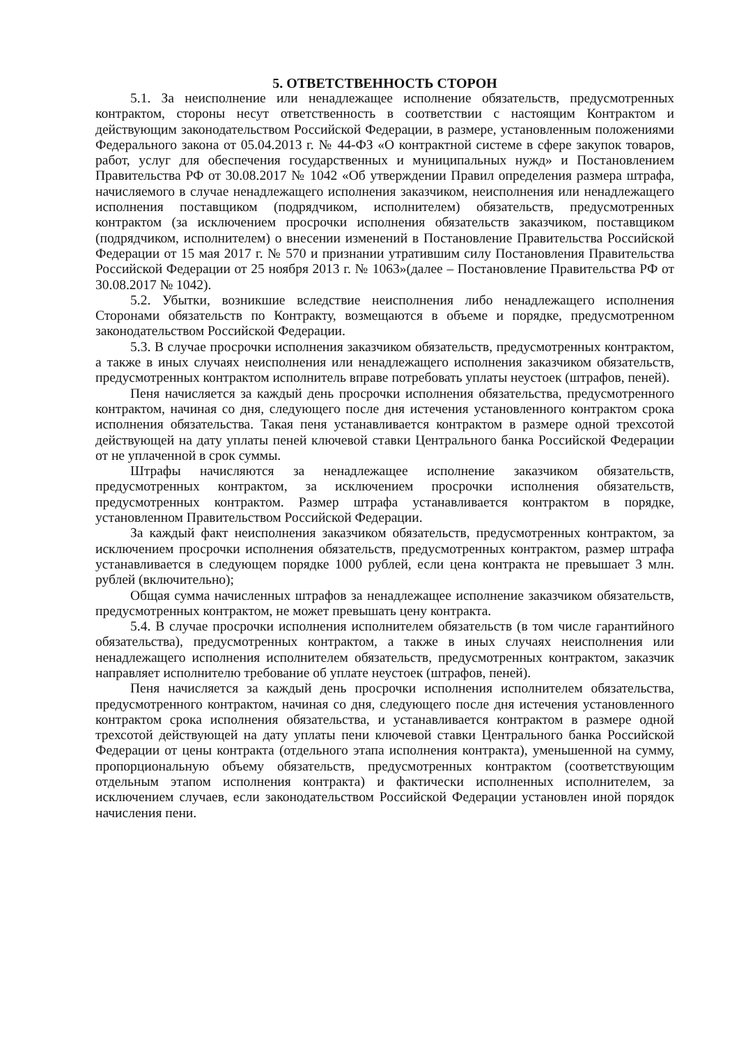5. ОТВЕТСТВЕННОСТЬ СТОРОН
5.1. За неисполнение или ненадлежащее исполнение обязательств, предусмотренных контрактом, стороны несут ответственность в соответствии с настоящим Контрактом и действующим законодательством Российской Федерации, в размере, установленным положениями Федерального закона от 05.04.2013 г. № 44-ФЗ «О контрактной системе в сфере закупок товаров, работ, услуг для обеспечения государственных и муниципальных нужд» и Постановлением Правительства РФ от 30.08.2017 № 1042 «Об утверждении Правил определения размера штрафа, начисляемого в случае ненадлежащего исполнения заказчиком, неисполнения или ненадлежащего исполнения поставщиком (подрядчиком, исполнителем) обязательств, предусмотренных контрактом (за исключением просрочки исполнения обязательств заказчиком, поставщиком (подрядчиком, исполнителем) о внесении изменений в Постановление Правительства Российской Федерации от 15 мая 2017 г. № 570 и признании утратившим силу Постановления Правительства Российской Федерации от 25 ноября 2013 г. № 1063»(далее – Постановление Правительства РФ от 30.08.2017 № 1042).
5.2. Убытки, возникшие вследствие неисполнения либо ненадлежащего исполнения Сторонами обязательств по Контракту, возмещаются в объеме и порядке, предусмотренном законодательством Российской Федерации.
5.3. В случае просрочки исполнения заказчиком обязательств, предусмотренных контрактом, а также в иных случаях неисполнения или ненадлежащего исполнения заказчиком обязательств, предусмотренных контрактом исполнитель вправе потребовать уплаты неустоек (штрафов, пеней).
Пеня начисляется за каждый день просрочки исполнения обязательства, предусмотренного контрактом, начиная со дня, следующего после дня истечения установленного контрактом срока исполнения обязательства. Такая пеня устанавливается контрактом в размере одной трехсотой действующей на дату уплаты пеней ключевой ставки Центрального банка Российской Федерации от не уплаченной в срок суммы.
Штрафы начисляются за ненадлежащее исполнение заказчиком обязательств, предусмотренных контрактом, за исключением просрочки исполнения обязательств, предусмотренных контрактом. Размер штрафа устанавливается контрактом в порядке, установленном Правительством Российской Федерации.
За каждый факт неисполнения заказчиком обязательств, предусмотренных контрактом, за исключением просрочки исполнения обязательств, предусмотренных контрактом, размер штрафа устанавливается в следующем порядке 1000 рублей, если цена контракта не превышает 3 млн. рублей (включительно);
Общая сумма начисленных штрафов за ненадлежащее исполнение заказчиком обязательств, предусмотренных контрактом, не может превышать цену контракта.
5.4. В случае просрочки исполнения исполнителем обязательств (в том числе гарантийного обязательства), предусмотренных контрактом, а также в иных случаях неисполнения или ненадлежащего исполнения исполнителем обязательств, предусмотренных контрактом, заказчик направляет исполнителю требование об уплате неустоек (штрафов, пеней).
Пеня начисляется за каждый день просрочки исполнения исполнителем обязательства, предусмотренного контрактом, начиная со дня, следующего после дня истечения установленного контрактом срока исполнения обязательства, и устанавливается контрактом в размере одной трехсотой действующей на дату уплаты пени ключевой ставки Центрального банка Российской Федерации от цены контракта (отдельного этапа исполнения контракта), уменьшенной на сумму, пропорциональную объему обязательств, предусмотренных контрактом (соответствующим отдельным этапом исполнения контракта) и фактически исполненных исполнителем, за исключением случаев, если законодательством Российской Федерации установлен иной порядок начисления пени.